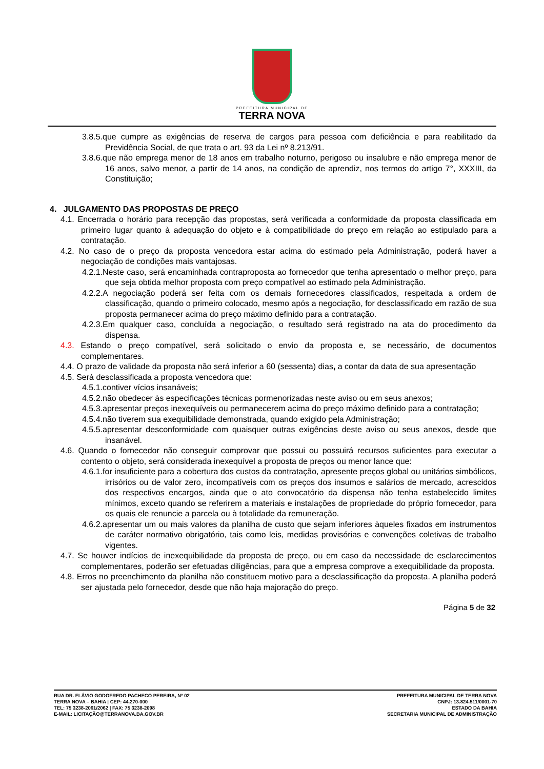PREFEITURA MUNICIPAL DE
TERRA NOVA
3.8.5.que cumpre as exigências de reserva de cargos para pessoa com deficiência e para reabilitado da Previdência Social, de que trata o art. 93 da Lei nº 8.213/91.
3.8.6.que não emprega menor de 18 anos em trabalho noturno, perigoso ou insalubre e não emprega menor de 16 anos, salvo menor, a partir de 14 anos, na condição de aprendiz, nos termos do artigo 7°, XXXIII, da Constituição;
4. JULGAMENTO DAS PROPOSTAS DE PREÇO
4.1. Encerrada o horário para recepção das propostas, será verificada a conformidade da proposta classificada em primeiro lugar quanto à adequação do objeto e à compatibilidade do preço em relação ao estipulado para a contratação.
4.2. No caso de o preço da proposta vencedora estar acima do estimado pela Administração, poderá haver a negociação de condições mais vantajosas.
4.2.1.Neste caso, será encaminhada contraproposta ao fornecedor que tenha apresentado o melhor preço, para que seja obtida melhor proposta com preço compatível ao estimado pela Administração.
4.2.2.A negociação poderá ser feita com os demais fornecedores classificados, respeitada a ordem de classificação, quando o primeiro colocado, mesmo após a negociação, for desclassificado em razão de sua proposta permanecer acima do preço máximo definido para a contratação.
4.2.3.Em qualquer caso, concluída a negociação, o resultado será registrado na ata do procedimento da dispensa.
4.3. Estando o preço compatível, será solicitado o envio da proposta e, se necessário, de documentos complementares.
4.4. O prazo de validade da proposta não será inferior a 60 (sessenta) dias, a contar da data de sua apresentação
4.5. Será desclassificada a proposta vencedora que:
4.5.1.contiver vícios insanáveis;
4.5.2.não obedecer às especificações técnicas pormenorizadas neste aviso ou em seus anexos;
4.5.3.apresentar preços inexequíveis ou permanecerem acima do preço máximo definido para a contratação;
4.5.4.não tiverem sua exequibilidade demonstrada, quando exigido pela Administração;
4.5.5.apresentar desconformidade com quaisquer outras exigências deste aviso ou seus anexos, desde que insanável.
4.6. Quando o fornecedor não conseguir comprovar que possui ou possuirá recursos suficientes para executar a contento o objeto, será considerada inexequível a proposta de preços ou menor lance que:
4.6.1.for insuficiente para a cobertura dos custos da contratação, apresente preços global ou unitários simbólicos, irrisórios ou de valor zero, incompatíveis com os preços dos insumos e salários de mercado, acrescidos dos respectivos encargos, ainda que o ato convocatório da dispensa não tenha estabelecido limites mínimos, exceto quando se referirem a materiais e instalações de propriedade do próprio fornecedor, para os quais ele renuncie a parcela ou à totalidade da remuneração.
4.6.2.apresentar um ou mais valores da planilha de custo que sejam inferiores àqueles fixados em instrumentos de caráter normativo obrigatório, tais como leis, medidas provisórias e convenções coletivas de trabalho vigentes.
4.7. Se houver indícios de inexequibilidade da proposta de preço, ou em caso da necessidade de esclarecimentos complementares, poderão ser efetuadas diligências, para que a empresa comprove a exequibilidade da proposta.
4.8. Erros no preenchimento da planilha não constituem motivo para a desclassificação da proposta. A planilha poderá ser ajustada pelo fornecedor, desde que não haja majoração do preço.
Página 5 de 32
RUA DR. FLÁVIO GODOFREDO PACHECO PEREIRA, Nº 02
TERRA NOVA – BAHIA | CEP: 44.270-000
TEL: 75 3238-2061/2062 | FAX: 75 3238-2098
E-MAIL: LICITAÇÃO@TERRANOVA.BA.GOV.BR
PREFEITURA MUNICIPAL DE TERRA NOVA
CNPJ: 13.824.511/0001-70
ESTADO DA BAHIA
SECRETARIA MUNICIPAL DE ADMINISTRAÇÃO